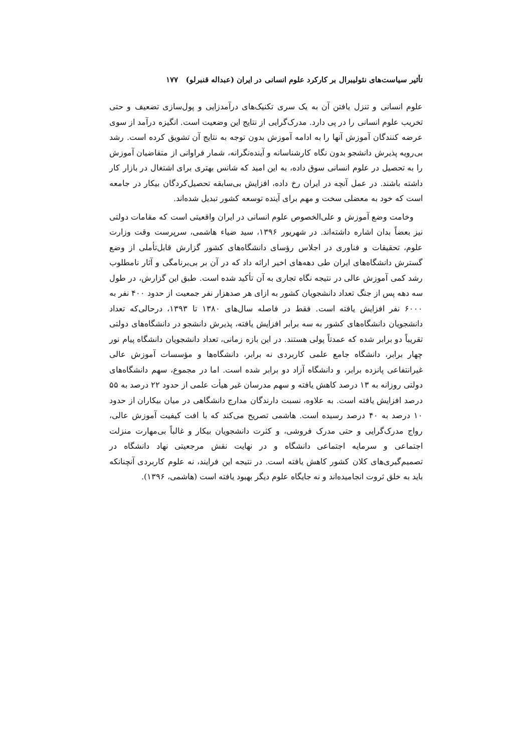تأثیر سیاست‌های نئولیبرال بر کارکرد علوم انسانی در ایران (عبداله قنبرلو) ۱۷۷
علوم انسانی و تنزل یافتن آن به یک سری تکنیک‌های درآمدزایی و پول‌سازی تضعیف و حتی تخریب علوم انسانی را در پی دارد. مدرک‌گرایی از نتایج این وضعیت است. انگیزه درآمد از سوی عرضه کنندگان آموزش آنها را به ادامه آموزش بدون توجه به نتایج آن تشویق کرده است. رشد بی‌رویه پذیرش دانشجو بدون نگاه کارشناسانه و آینده‌نگرانه، شمار فراوانی از متقاضیان آموزش را به تحصیل در علوم انسانی سوق داده، به این امید که شانس بهتری برای اشتغال در بازار کار داشته باشند. در عمل آنچه در ایران رخ داده، افزایش بی‌سابقه تحصیل‌کردگان بیکار در جامعه است که خود به معضلی سخت و مهم برای آینده توسعه کشور تبدیل شده‌اند.
وخامت وضع آموزش و علی‌الخصوص علوم انسانی در ایران واقعیتی است که مقامات دولتی نیز بعضاً بدان اشاره داشته‌اند. در شهریور ۱۳۹۶، سید ضیاء هاشمی، سرپرست وقت وزارت علوم، تحقیقات و فناوری در اجلاس رؤسای دانشگاه‌های کشور گزارش قابل‌تأملی از وضع گسترش دانشگاه‌های ایران طی دهه‌های اخیر ارائه داد که در آن بر بی‌برنامگی و آثار نامطلوب رشد کمی آموزش عالی در نتیجه نگاه تجاری به آن تأکید شده است. طبق این گزارش، در طول سه دهه پس از جنگ تعداد دانشجویان کشور به ازای هر صدهزار نفر جمعیت از حدود ۴۰۰ نفر به ۶۰۰۰ نفر افزایش یافته است. فقط در فاصله سال‌های ۱۳۸۰ تا ۱۳۹۳، درحالی‌که تعداد دانشجویان دانشگاه‌های کشور به سه برابر افزایش یافته، پذیرش دانشجو در دانشگاه‌های دولتی تقریباً دو برابر شده که عمدتاً پولی هستند. در این بازه زمانی، تعداد دانشجویان دانشگاه پیام نور چهار برابر، دانشگاه جامع علمی کاربردی نه برابر، دانشگاه‌ها و مؤسسات آموزش عالی غیرانتفاعی پانزده برابر، و دانشگاه آزاد دو برابر شده است. اما در مجموع، سهم دانشگاه‌های دولتی روزانه به ۱۳ درصد کاهش یافته و سهم مدرسان غیر هیأت علمی از حدود ۲۲ درصد به ۵۵ درصد افزایش یافته است. به علاوه، نسبت دارندگان مدارج دانشگاهی در میان بیکاران از حدود ۱۰ درصد به ۴۰ درصد رسیده است. هاشمی تصریح می‌کند که با افت کیفیت آموزش عالی، رواج مدرک‌گرایی و حتی مدرک فروشی، و کثرت دانشجویان بیکار و غالباً بی‌مهارت منزلت اجتماعی و سرمایه اجتماعی دانشگاه و در نهایت نقش مرجعیتی نهاد دانشگاه در تصمیم‌گیری‌های کلان کشور کاهش یافته است. در نتیجه این فرایند، نه علوم کاربردی آنچنانکه باید به خلق ثروت انجامیده‌اند و نه جایگاه علوم دیگر بهبود یافته است (هاشمی، ۱۳۹۶).